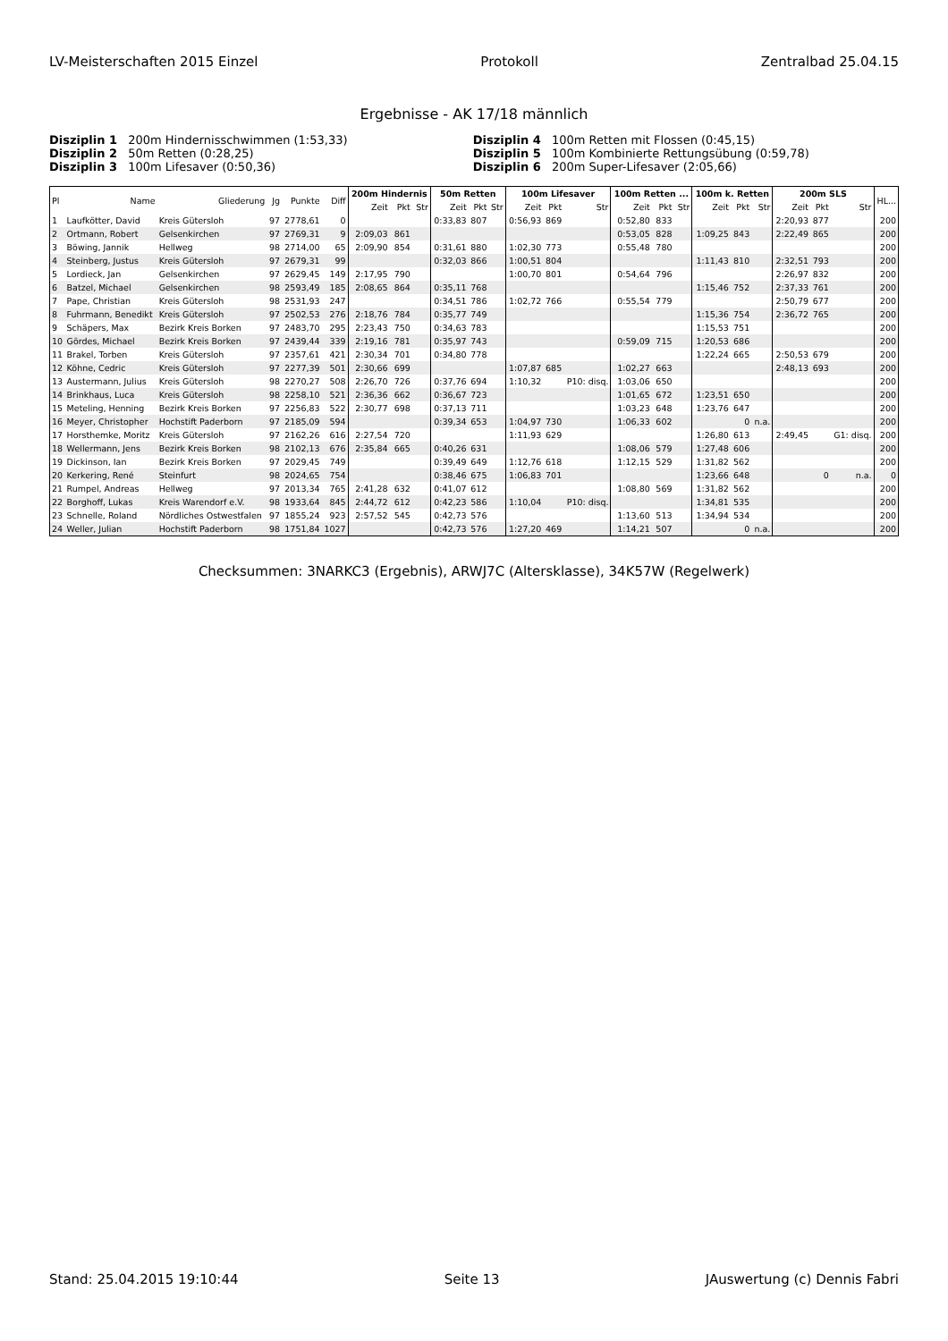LV-Meisterschaften 2015 Einzel Protokoll Zentralbad 25.04.15
Ergebnisse - AK 17/18 männlich
Disziplin 1 200m Hindernisschwimmen (1:53,33)
Disziplin 4 100m Retten mit Flossen (0:45,15)
Disziplin 2 50m Retten (0:28,25)
Disziplin 5 100m Kombinierte Rettungsübung (0:59,78)
Disziplin 3 100m Lifesaver (0:50,36)
Disziplin 6 200m Super-Lifesaver (2:05,66)
| Pl | Name | Gliederung | Jg | Punkte | Diff | 200m Hindernis | | | 50m Retten | | | 100m Lifesaver | | | 100m Retten ... | | | 100m k. Retten | | | 200m SLS | | | HL... |
| --- | --- | --- | --- | --- | --- | --- | --- | --- | --- | --- | --- | --- | --- | --- | --- | --- | --- | --- | --- | --- | --- | --- | --- | --- |
| | | | | | | Zeit | Pkt | Str | Zeit | Pkt | Str | Zeit | Pkt | Str | Zeit | Pkt | Str | Zeit | Pkt | Str | Zeit | Pkt | Str | |
| 1 | Laufkötter, David | Kreis Gütersloh | 97 | 2778,61 | 0 | | | | 0:33,83 | 807 | | 0:56,93 | 869 | | 0:52,80 | 833 | | | | | 2:20,93 | 877 | | 200 |
| 2 | Ortmann, Robert | Gelsenkirchen | 97 | 2769,31 | 9 | 2:09,03 | 861 | | | | | | | | 0:53,05 | 828 | | 1:09,25 | 843 | | 2:22,49 | 865 | | 200 |
| 3 | Böwing, Jannik | Hellweg | 98 | 2714,00 | 65 | 2:09,90 | 854 | | 0:31,61 | 880 | | 1:02,30 | 773 | | 0:55,48 | 780 | | | | | | | | 200 |
| 4 | Steinberg, Justus | Kreis Gütersloh | 97 | 2679,31 | 99 | | | | 0:32,03 | 866 | | 1:00,51 | 804 | | | | | 1:11,43 | 810 | | 2:32,51 | 793 | | 200 |
| 5 | Lordieck, Jan | Gelsenkirchen | 97 | 2629,45 | 149 | 2:17,95 | 790 | | | | | 1:00,70 | 801 | | 0:54,64 | 796 | | | | | 2:26,97 | 832 | | 200 |
| 6 | Batzel, Michael | Gelsenkirchen | 98 | 2593,49 | 185 | 2:08,65 | 864 | | 0:35,11 | 768 | | | | | | | | 1:15,46 | 752 | | 2:37,33 | 761 | | 200 |
| 7 | Pape, Christian | Kreis Gütersloh | 98 | 2531,93 | 247 | | | | 0:34,51 | 786 | | 1:02,72 | 766 | | 0:55,54 | 779 | | | | | 2:50,79 | 677 | | 200 |
| 8 | Fuhrmann, Benedikt | Kreis Gütersloh | 97 | 2502,53 | 276 | 2:18,76 | 784 | | 0:35,77 | 749 | | | | | | | | 1:15,36 | 754 | | 2:36,72 | 765 | | 200 |
| 9 | Schäpers, Max | Bezirk Kreis Borken | 97 | 2483,70 | 295 | 2:23,43 | 750 | | 0:34,63 | 783 | | | | | | | | 1:15,53 | 751 | | | | | 200 |
| 10 | Gördes, Michael | Bezirk Kreis Borken | 97 | 2439,44 | 339 | 2:19,16 | 781 | | 0:35,97 | 743 | | | | | 0:59,09 | 715 | | 1:20,53 | 686 | | | | | 200 |
| 11 | Brakel, Torben | Kreis Gütersloh | 97 | 2357,61 | 421 | 2:30,34 | 701 | | 0:34,80 | 778 | | | | | | | | 1:22,24 | 665 | | 2:50,53 | 679 | | 200 |
| 12 | Köhne, Cedric | Kreis Gütersloh | 97 | 2277,39 | 501 | 2:30,66 | 699 | | | | | 1:07,87 | 685 | | 1:02,27 | 663 | | | | | 2:48,13 | 693 | | 200 |
| 13 | Austermann, Julius | Kreis Gütersloh | 98 | 2270,27 | 508 | 2:26,70 | 726 | | 0:37,76 | 694 | | 1:10,32 | | P10: disq. | 1:03,06 | 650 | | | | | | | | 200 |
| 14 | Brinkhaus, Luca | Kreis Gütersloh | 98 | 2258,10 | 521 | 2:36,36 | 662 | | 0:36,67 | 723 | | | | | 1:01,65 | 672 | | 1:23,51 | 650 | | | | | 200 |
| 15 | Meteling, Henning | Bezirk Kreis Borken | 97 | 2256,83 | 522 | 2:30,77 | 698 | | 0:37,13 | 711 | | | | | 1:03,23 | 648 | | 1:23,76 | 647 | | | | | 200 |
| 16 | Meyer, Christopher | Hochstift Paderborn | 97 | 2185,09 | 594 | | | | 0:39,34 | 653 | | 1:04,97 | 730 | | 1:06,33 | 602 | | | 0 | n.a. | | | | 200 |
| 17 | Horsthemke, Moritz | Kreis Gütersloh | 97 | 2162,26 | 616 | 2:27,54 | 720 | | | | | 1:11,93 | 629 | | | | | 1:26,80 | 613 | | 2:49,45 | | G1: disq. | 200 |
| 18 | Wellermann, Jens | Bezirk Kreis Borken | 98 | 2102,13 | 676 | 2:35,84 | 665 | | 0:40,26 | 631 | | | | | 1:08,06 | 579 | | 1:27,48 | 606 | | | | | 200 |
| 19 | Dickinson, Ian | Bezirk Kreis Borken | 97 | 2029,45 | 749 | | | | 0:39,49 | 649 | | 1:12,76 | 618 | | 1:12,15 | 529 | | 1:31,82 | 562 | | | | | 200 |
| 20 | Kerkering, René | Steinfurt | 98 | 2024,65 | 754 | | | | 0:38,46 | 675 | | 1:06,83 | 701 | | | | | 1:23,66 | 648 | | | 0 | n.a. | 0 |
| 21 | Rumpel, Andreas | Hellweg | 97 | 2013,34 | 765 | 2:41,28 | 632 | | 0:41,07 | 612 | | | | | 1:08,80 | 569 | | 1:31,82 | 562 | | | | | 200 |
| 22 | Borghoff, Lukas | Kreis Warendorf e.V. | 98 | 1933,64 | 845 | 2:44,72 | 612 | | 0:42,23 | 586 | | 1:10,04 | | P10: disq. | | | | 1:34,81 | 535 | | | | | 200 |
| 23 | Schnelle, Roland | Nördliches Ostwestfalen | 97 | 1855,24 | 923 | 2:57,52 | 545 | | 0:42,73 | 576 | | | | | 1:13,60 | 513 | | 1:34,94 | 534 | | | | | 200 |
| 24 | Weller, Julian | Hochstift Paderborn | 98 | 1751,84 | 1027 | | | | 0:42,73 | 576 | | 1:27,20 | 469 | | 1:14,21 | 507 | | | 0 | n.a. | | | | 200 |
Checksummen: 3NARKC3 (Ergebnis), ARWJ7C (Altersklasse), 34K57W (Regelwerk)
Stand: 25.04.2015 19:10:44 Seite 13 JAuswertung (c) Dennis Fabri